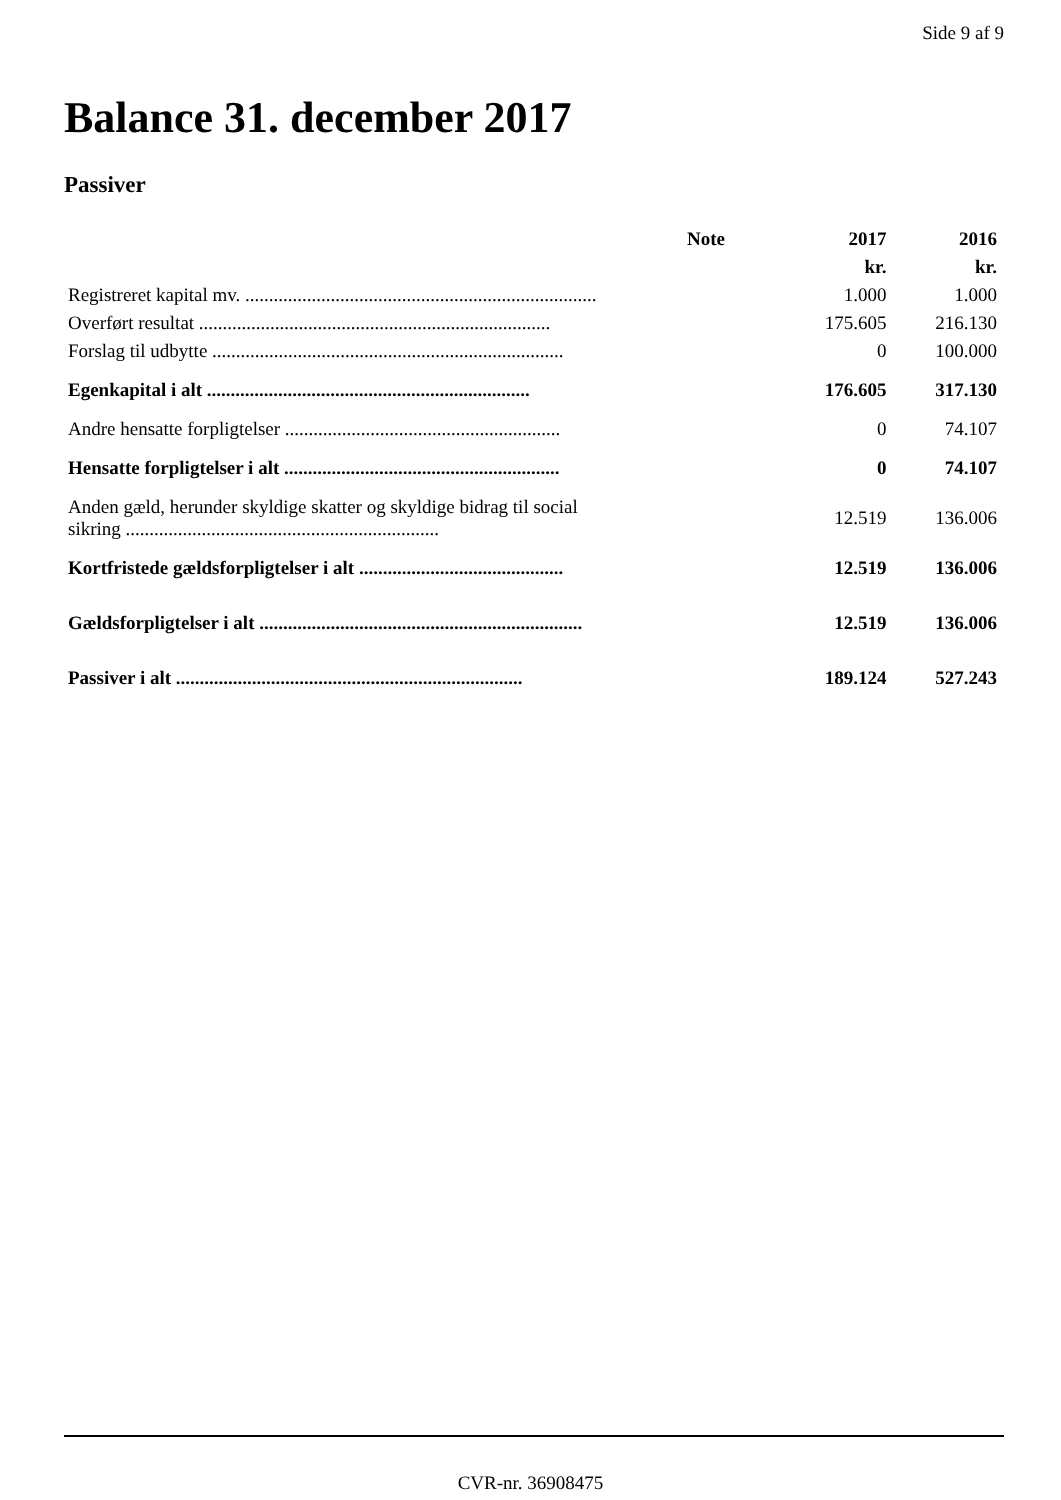Side 9 af 9
Balance 31. december 2017
Passiver
| | Note | 2017 | 2016 |
| --- | --- | --- | --- |
| | | kr. | kr. |
| Registreret kapital mv. .......................................................................... | | 1.000 | 1.000 |
| Overført resultat .......................................................................... | | 175.605 | 216.130 |
| Forslag til udbytte .......................................................................... | | 0 | 100.000 |
| Egenkapital i alt .................................................................... | | 176.605 | 317.130 |
| Andre hensatte forpligtelser .......................................................... | | 0 | 74.107 |
| Hensatte forpligtelser i alt .......................................................... | | 0 | 74.107 |
| Anden gæld, herunder skyldige skatter og skyldige bidrag til social sikring .................................................................. | | 12.519 | 136.006 |
| Kortfristede gældsforpligtelser i alt ........................................... | | 12.519 | 136.006 |
| Gældsforpligtelser i alt .................................................................... | | 12.519 | 136.006 |
| Passiver i alt ......................................................................... | | 189.124 | 527.243 |
CVR-nr. 36908475